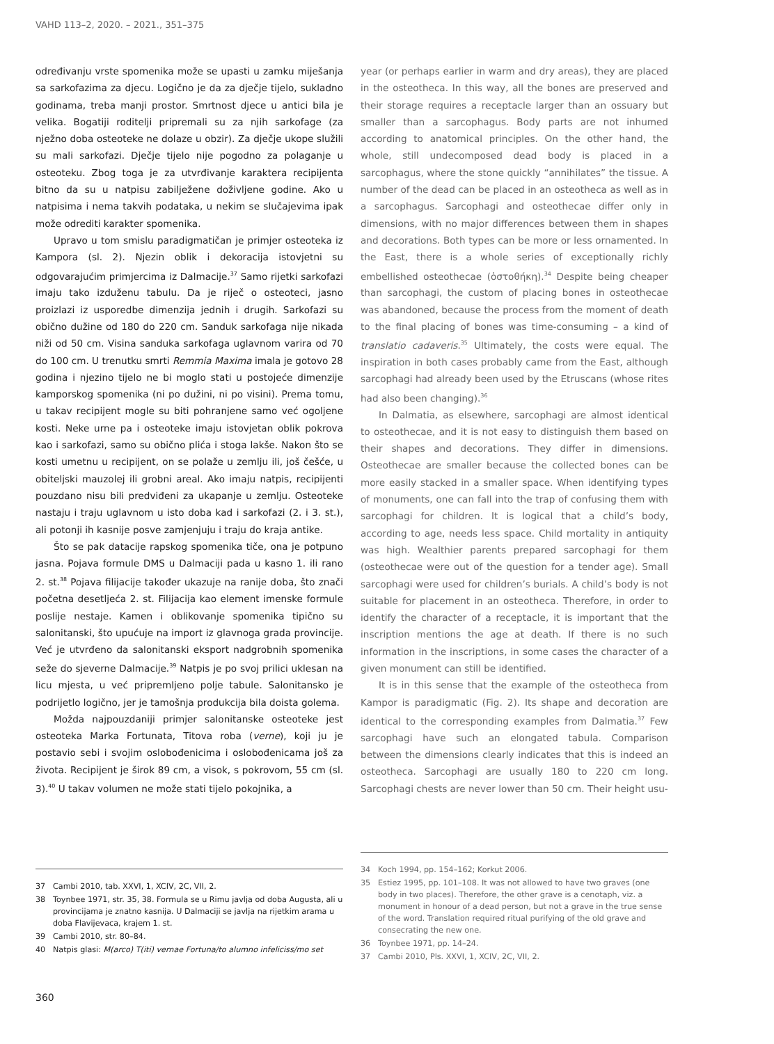VAHD 113–2, 2020. – 2021., 351–375
određivanju vrste spomenika može se upasti u zamku miješanja sa sarkofazima za djecu. Logično je da za dječje tijelo, sukladno godinama, treba manji prostor. Smrtnost djece u antici bila je velika. Bogatiji roditelji pripremali su za njih sarkofage (za nježno doba osteoteke ne dolaze u obzir). Za dječje ukope služili su mali sarkofazi. Dječje tijelo nije pogodno za polaganje u osteoteku. Zbog toga je za utvrđivanje karaktera recipijenta bitno da su u natpisu zabilježene doživljene godine. Ako u natpisima i nema takvih podataka, u nekim se slučajevima ipak može odrediti karakter spomenika.
Upravo u tom smislu paradigmatičan je primjer osteoteka iz Kampora (sl. 2). Njezin oblik i dekoracija istovjetni su odgovarajućim primjercima iz Dalmacije.<sup>37</sup> Samo rijetki sarkofazi imaju tako izduženu tabulu. Da je riječ o osteoteci, jasno proizlazi iz usporedbe dimenzija jednih i drugih. Sarkofazi su obično dužine od 180 do 220 cm. Sanduk sarkofaga nije nikada niži od 50 cm. Visina sanduka sarkofaga uglavnom varira od 70 do 100 cm. U trenutku smrti Remmia Maxima imala je gotovo 28 godina i njezino tijelo ne bi moglo stati u postojeće dimenzije kamporskog spomenika (ni po dužini, ni po visini). Prema tomu, u takav recipijent mogle su biti pohranjene samo već ogoljene kosti. Neke urne pa i osteoteke imaju istovjetan oblik pokrova kao i sarkofazi, samo su obično plića i stoga lakše. Nakon što se kosti umetnu u recipijent, on se polaže u zemlju ili, još češće, u obiteljski mauzolej ili grobni areal. Ako imaju natpis, recipijenti pouzdano nisu bili predviđeni za ukapanje u zemlju. Osteoteke nastaju i traju uglavnom u isto doba kad i sarkofazi (2. i 3. st.), ali potonji ih kasnije posve zamjenjuju i traju do kraja antike.
Što se pak datacije rapskog spomenika tiče, ona je potpuno jasna. Pojava formule DMS u Dalmaciji pada u kasno 1. ili rano 2. st.<sup>38</sup> Pojava filijacije također ukazuje na ranije doba, što znači početna desetljeća 2. st. Filijacija kao element imenske formule poslije nestaje. Kamen i oblikovanje spomenika tipično su salonitanski, što upućuje na import iz glavnoga grada provincije. Već je utvrđeno da salonitanski eksport nadgrobnih spomenika seže do sjeverne Dalmacije.<sup>39</sup> Natpis je po svoj prilici uklesan na licu mjesta, u već pripremljeno polje tabule. Salonitansko je podrijetlo logično, jer je tamošnja produkcija bila doista golema.
Možda najpouzdaniji primjer salonitanske osteoteke jest osteoteka Marka Fortunata, Titova roba (verne), koji ju je postavio sebi i svojim oslobođenicima i oslobođenicama još za života. Recipijent je širok 89 cm, a visok, s pokrovom, 55 cm (sl. 3).<sup>40</sup> U takav volumen ne može stati tijelo pokojnika, a
37 Cambi 2010, tab. XXVI, 1, XCIV, 2C, VII, 2.
38 Toynbee 1971, str. 35, 38. Formula se u Rimu javlja od doba Augusta, ali u provincijama je znatno kasnija. U Dalmaciji se javlja na rijetkim arama u doba Flavijevaca, krajem 1. st.
39 Cambi 2010, str. 80–84.
40 Natpis glasi: M(arco) T(iti) vernae Fortuna/to alumno infeliciss/mo set
year (or perhaps earlier in warm and dry areas), they are placed in the osteotheca. In this way, all the bones are preserved and their storage requires a receptacle larger than an ossuary but smaller than a sarcophagus. Body parts are not inhumed according to anatomical principles. On the other hand, the whole, still undecomposed dead body is placed in a sarcophagus, where the stone quickly “annihilates” the tissue. A number of the dead can be placed in an osteotheca as well as in a sarcophagus. Sarcophagi and osteothecae differ only in dimensions, with no major differences between them in shapes and decorations. Both types can be more or less ornamented. In the East, there is a whole series of exceptionally richly embellished osteothecae (ὀστοθήκη).<sup>34</sup> Despite being cheaper than sarcophagi, the custom of placing bones in osteothecae was abandoned, because the process from the moment of death to the final placing of bones was time-consuming – a kind of translatio cadaveris.<sup>35</sup> Ultimately, the costs were equal. The inspiration in both cases probably came from the East, although sarcophagi had already been used by the Etruscans (whose rites had also been changing).<sup>36</sup>
In Dalmatia, as elsewhere, sarcophagi are almost identical to osteothecae, and it is not easy to distinguish them based on their shapes and decorations. They differ in dimensions. Osteothecae are smaller because the collected bones can be more easily stacked in a smaller space. When identifying types of monuments, one can fall into the trap of confusing them with sarcophagi for children. It is logical that a child’s body, according to age, needs less space. Child mortality in antiquity was high. Wealthier parents prepared sarcophagi for them (osteothecae were out of the question for a tender age). Small sarcophagi were used for children’s burials. A child’s body is not suitable for placement in an osteotheca. Therefore, in order to identify the character of a receptacle, it is important that the inscription mentions the age at death. If there is no such information in the inscriptions, in some cases the character of a given monument can still be identified.
It is in this sense that the example of the osteotheca from Kampor is paradigmatic (Fig. 2). Its shape and decoration are identical to the corresponding examples from Dalmatia.<sup>37</sup> Few sarcophagi have such an elongated tabula. Comparison between the dimensions clearly indicates that this is indeed an osteotheca. Sarcophagi are usually 180 to 220 cm long. Sarcophagi chests are never lower than 50 cm. Their height usu-
34 Koch 1994, pp. 154–162; Korkut 2006.
35 Estiez 1995, pp. 101–108. It was not allowed to have two graves (one body in two places). Therefore, the other grave is a cenotaph, viz. a monument in honour of a dead person, but not a grave in the true sense of the word. Translation required ritual purifying of the old grave and consecrating the new one.
36 Toynbee 1971, pp. 14–24.
37 Cambi 2010, Pls. XXVI, 1, XCIV, 2C, VII, 2.
360